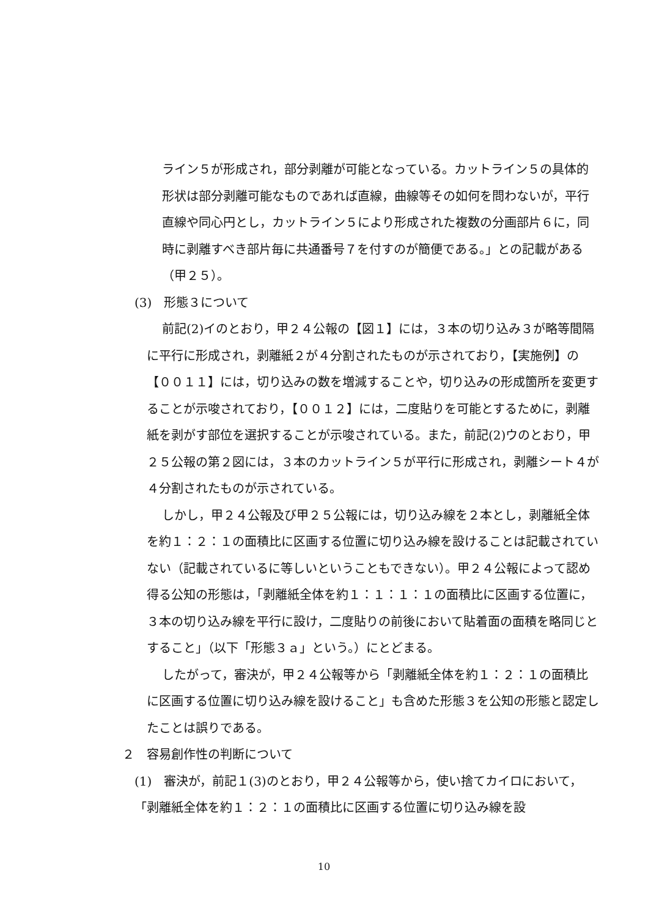ライン５が形成され，部分剥離が可能となっている。カットライン５の具体的形状は部分剥離可能なものであれば直線，曲線等その如何を問わないが，平行直線や同心円とし，カットライン５により形成された複数の分画部片６に，同時に剥離すべき部片毎に共通番号７を付すのが簡便である。」との記載がある（甲２５）。
(3)　形態３について
前記(2)イのとおり，甲２４公報の【図１】には，３本の切り込み３が略等間隔に平行に形成され，剥離紙２が４分割されたものが示されており，【実施例】の【００１１】には，切り込みの数を増減することや，切り込みの形成箇所を変更することが示唆されており，【００１２】には，二度貼りを可能とするために，剥離紙を剥がす部位を選択することが示唆されている。また，前記(2)ウのとおり，甲２５公報の第２図には，３本のカットライン５が平行に形成され，剥離シート４が４分割されたものが示されている。
しかし，甲２４公報及び甲２５公報には，切り込み線を２本とし，剥離紙全体を約１：２：１の面積比に区画する位置に切り込み線を設けることは記載されていない（記載されているに等しいということもできない）。甲２４公報によって認め得る公知の形態は，「剥離紙全体を約１：１：１：１の面積比に区画する位置に，３本の切り込み線を平行に設け，二度貼りの前後において貼着面の面積を略同じとすること」（以下「形態３ａ」という。）にとどまる。
したがって，審決が，甲２４公報等から「剥離紙全体を約１：２：１の面積比に区画する位置に切り込み線を設けること」も含めた形態３を公知の形態と認定したことは誤りである。
２　容易創作性の判断について
(1)　審決が，前記１(3)のとおり，甲２４公報等から，使い捨てカイロにおいて，「剥離紙全体を約１：２：１の面積比に区画する位置に切り込み線を設
10